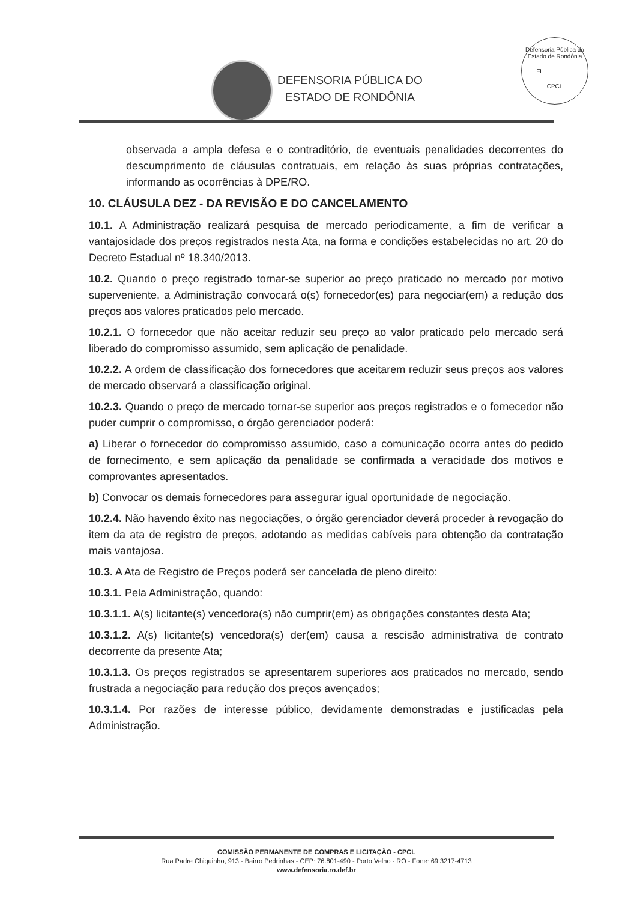DEFENSORIA PÚBLICA DO
ESTADO DE RONDÔNIA
Defensoria Pública do Estado de Rondônia
FL. ________
CPCL
observada a ampla defesa e o contraditório, de eventuais penalidades decorrentes do descumprimento de cláusulas contratuais, em relação às suas próprias contratações, informando as ocorrências à DPE/RO.
10. CLÁUSULA DEZ - DA REVISÃO E DO CANCELAMENTO
10.1. A Administração realizará pesquisa de mercado periodicamente, a fim de verificar a vantajosidade dos preços registrados nesta Ata, na forma e condições estabelecidas no art. 20 do Decreto Estadual nº 18.340/2013.
10.2. Quando o preço registrado tornar-se superior ao preço praticado no mercado por motivo superveniente, a Administração convocará o(s) fornecedor(es) para negociar(em) a redução dos preços aos valores praticados pelo mercado.
10.2.1. O fornecedor que não aceitar reduzir seu preço ao valor praticado pelo mercado será liberado do compromisso assumido, sem aplicação de penalidade.
10.2.2. A ordem de classificação dos fornecedores que aceitarem reduzir seus preços aos valores de mercado observará a classificação original.
10.2.3. Quando o preço de mercado tornar-se superior aos preços registrados e o fornecedor não puder cumprir o compromisso, o órgão gerenciador poderá:
a) Liberar o fornecedor do compromisso assumido, caso a comunicação ocorra antes do pedido de fornecimento, e sem aplicação da penalidade se confirmada a veracidade dos motivos e comprovantes apresentados.
b) Convocar os demais fornecedores para assegurar igual oportunidade de negociação.
10.2.4. Não havendo êxito nas negociações, o órgão gerenciador deverá proceder à revogação do item da ata de registro de preços, adotando as medidas cabíveis para obtenção da contratação mais vantajosa.
10.3. A Ata de Registro de Preços poderá ser cancelada de pleno direito:
10.3.1. Pela Administração, quando:
10.3.1.1. A(s) licitante(s) vencedora(s) não cumprir(em) as obrigações constantes desta Ata;
10.3.1.2. A(s) licitante(s) vencedora(s) der(em) causa a rescisão administrativa de contrato decorrente da presente Ata;
10.3.1.3. Os preços registrados se apresentarem superiores aos praticados no mercado, sendo frustrada a negociação para redução dos preços avençados;
10.3.1.4. Por razões de interesse público, devidamente demonstradas e justificadas pela Administração.
COMISSÃO PERMANENTE DE COMPRAS E LICITAÇÃO - CPCL
Rua Padre Chiquinho, 913 - Bairro Pedrinhas - CEP: 76.801-490 - Porto Velho - RO - Fone: 69 3217-4713
www.defensoria.ro.def.br